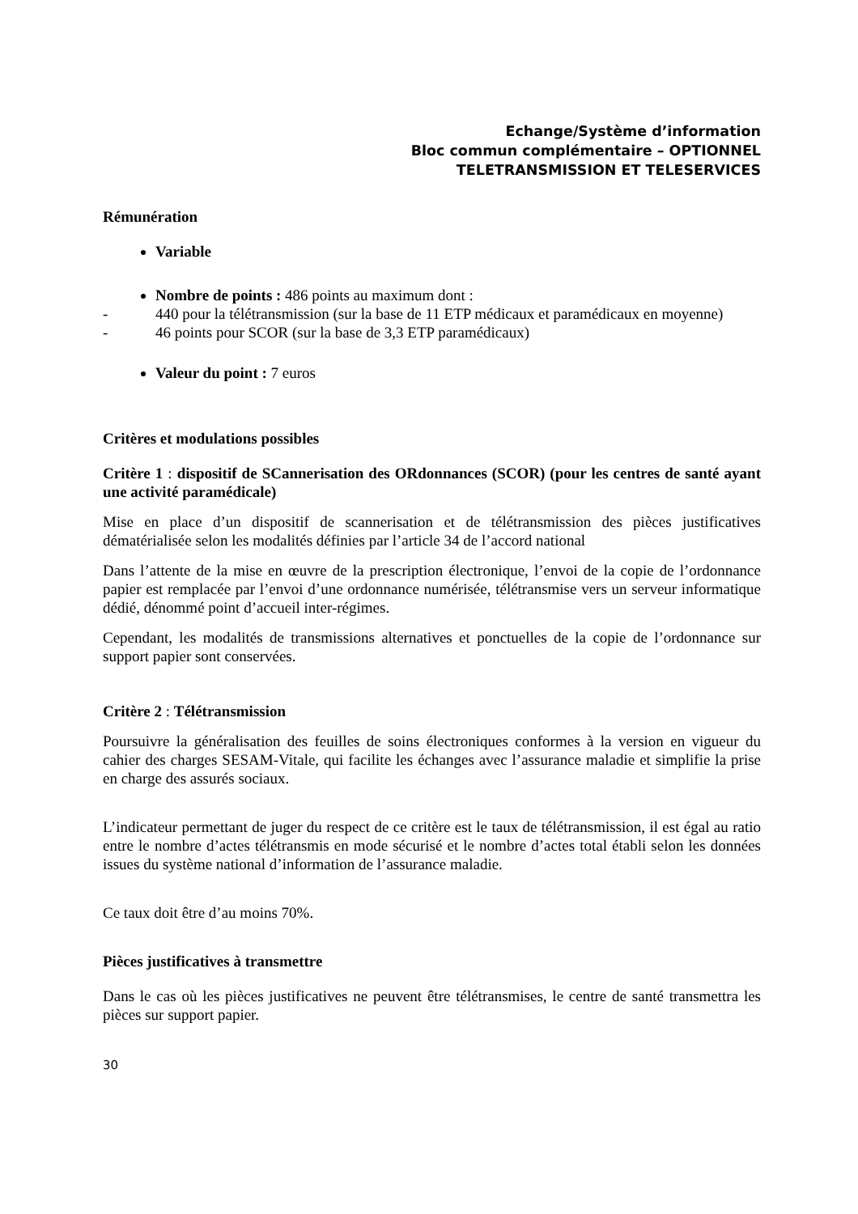Echange/Système d’information
Bloc commun complémentaire – OPTIONNEL
TELETRANSMISSION ET TELESERVICES
Rémunération
Variable
Nombre de points : 486 points au maximum dont :
- 440 pour la télétransmission (sur la base de 11 ETP médicaux et paramédicaux en moyenne)
- 46 points pour SCOR (sur la base de 3,3 ETP paramédicaux)
Valeur du point : 7 euros
Critères et modulations possibles
Critère 1 : dispositif de SCannerisation des ORdonnances (SCOR) (pour les centres de santé ayant une activité paramédicale)
Mise en place d’un dispositif de scannerisation et de télétransmission des pièces justificatives dématérialisée selon les modalités définies par l’article 34 de l’accord national
Dans l’attente de la mise en œuvre de la prescription électronique, l’envoi de la copie de l’ordonnance papier est remplacée par l’envoi d’une ordonnance numérisée, télétransmise vers un serveur informatique dédié, dénommé point d’accueil inter-régimes.
Cependant, les modalités de transmissions alternatives et ponctuelles de la copie de l’ordonnance sur support papier sont conservées.
Critère 2 : Télétransmission
Poursuivre la généralisation des feuilles de soins électroniques conformes à la version en vigueur du cahier des charges SESAM-Vitale, qui facilite les échanges avec l’assurance maladie et simplifie la prise en charge des assurés sociaux.
L’indicateur permettant de juger du respect de ce critère est le taux de télétransmission, il est égal au ratio entre le nombre d’actes télétransmis en mode sécurisé et le nombre d’actes total établi selon les données issues du système national d’information de l’assurance maladie.
Ce taux doit être d’au moins 70%.
Pièces justificatives à transmettre
Dans le cas où les pièces justificatives ne peuvent être télétransmises, le centre de santé transmettra les pièces sur support papier.
30